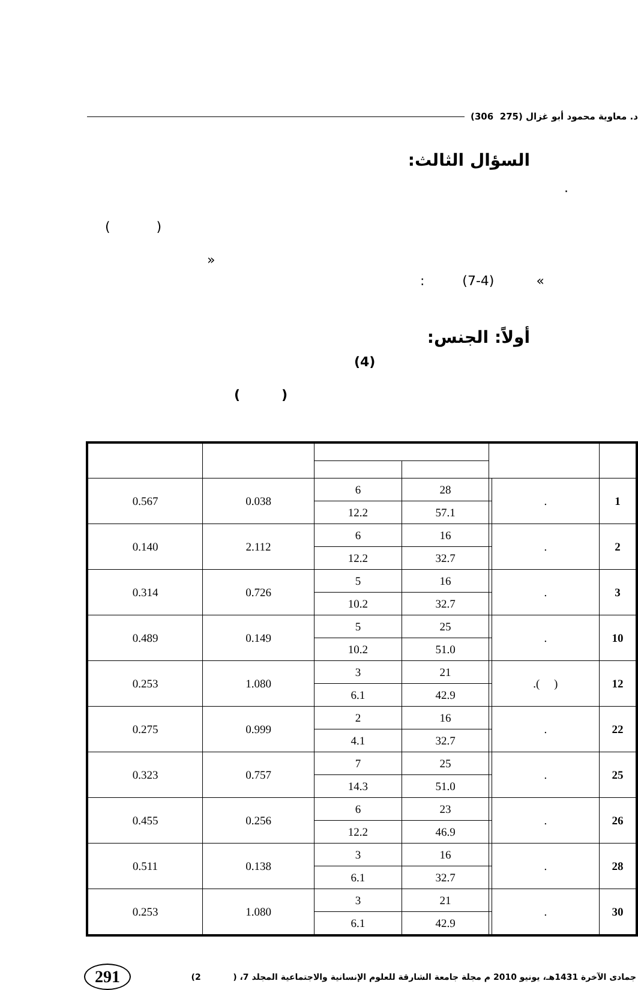د. معاوية محمود أبو غزال (275 306)
السؤال الثالث:
.
( )
»
: (7-4) «
أولاً: الجنس:
(4)
( )
| 1 | . | | 28 | 6 | 0.038 | 0.567 |
| | | | 57.1 | 12.2 | | |
| 2 | . | | 16 | 6 | 2.112 | 0.140 |
| | | | 32.7 | 12.2 | | |
| 3 | . | | 16 | 5 | 0.726 | 0.314 |
| | | | 32.7 | 10.2 | | |
| 10 | . | | 25 | 5 | 0.149 | 0.489 |
| | | | 51.0 | 10.2 | | |
| 12 | ( ). | | 21 | 3 | 1.080 | 0.253 |
| | | | 42.9 | 6.1 | | |
| 22 | . | | 16 | 2 | 0.999 | 0.275 |
| | | | 32.7 | 4.1 | | |
| 25 | . | | 25 | 7 | 0.757 | 0.323 |
| | | | 51.0 | 14.3 | | |
| 26 | . | | 23 | 6 | 0.256 | 0.455 |
| | | | 46.9 | 12.2 | | |
| 28 | . | | 16 | 3 | 0.138 | 0.511 |
| | | | 32.7 | 6.1 | | |
| 30 | . | | 21 | 3 | 1.080 | 0.253 |
| | | | 42.9 | 6.1 | | |
جمادى الآخرة 1431هـ، يونيو 2010 م مجلة جامعة الشارقة للعلوم الإنسانية والاجتماعية المجلد 7، ( 2) 291